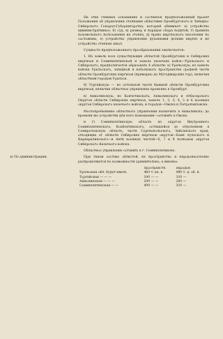в) По администрации.
На этих главных основаниях и составлен предположенный проект Положения об управлении степными областями Оренбургского и Западно-Сибирского Генерал-Губернаторства, который обнимает: а) устройство административное, б) суд, в) размер и порядок сбора податей, г) правила поземельного пользования на степях, д) права киргизского населения по состоянию, е) устройство управления духовными делами киргиз и ж) устройство степных школ.
Сущность предположенного преобразования заключается:
1. Из земель всех существующих областей Оренбургских и Сибирских киргизов и Семипалатинской и земель казачьих войск—Уральского и Сибирского, предполагается образовать 4 области: а) Уральскую, из земель войска Уральского, западной и небольшого пространства средней части области Оренбургских киргизов (примерно до Мугоджарских гор), включив областным городом Уральск.
б) Тургайскую — из остальной части бывшей области Оренбургских киргизов, включив областное управление временно в Оренбург.
в) Акмолинскую, из Кокчетавского, Акмолинского и Атбасарского Округов области Сибирских киргизов, земель 1, 2, 3, 4, 5 и 6 военных округов Сибирского казачьего войска, и городов—Омска и Петропавловска.
Местопребывание областного управления назначить в Акмолинске; до времени же устройства для него помещения—оставить в Омске.
и г) Семипалатинскую область из округов Внутреннего Семипалатинского, Кокбектинского, оставшейся за отделением в Семиреченскую область, части Сергиопольского, Зайсанского края, отходящих от области Сибирских киргизов округов—Баян Аульского и Каркаралинского—и пяти военных частей—6, 7 и 8 полковых округов Сибирского Казачьего войска.
Областное управление оставить в г. Семипалатинске.
При таком составе областей, их пространство и народонаселение распределяются по возможности уравнительно, а именно:
| | пространств. | народон. |
| --- | --- | --- |
| Уральская обл. будет иметь | 460 т. кв. в. | 480 т. д. об. п. |
| Тургайская — — — | 590 — — | 350 — |
| Акмолинская — — — | 500 — — | 260 — |
| Семипалатинская — — | 400 — — | 310 — |